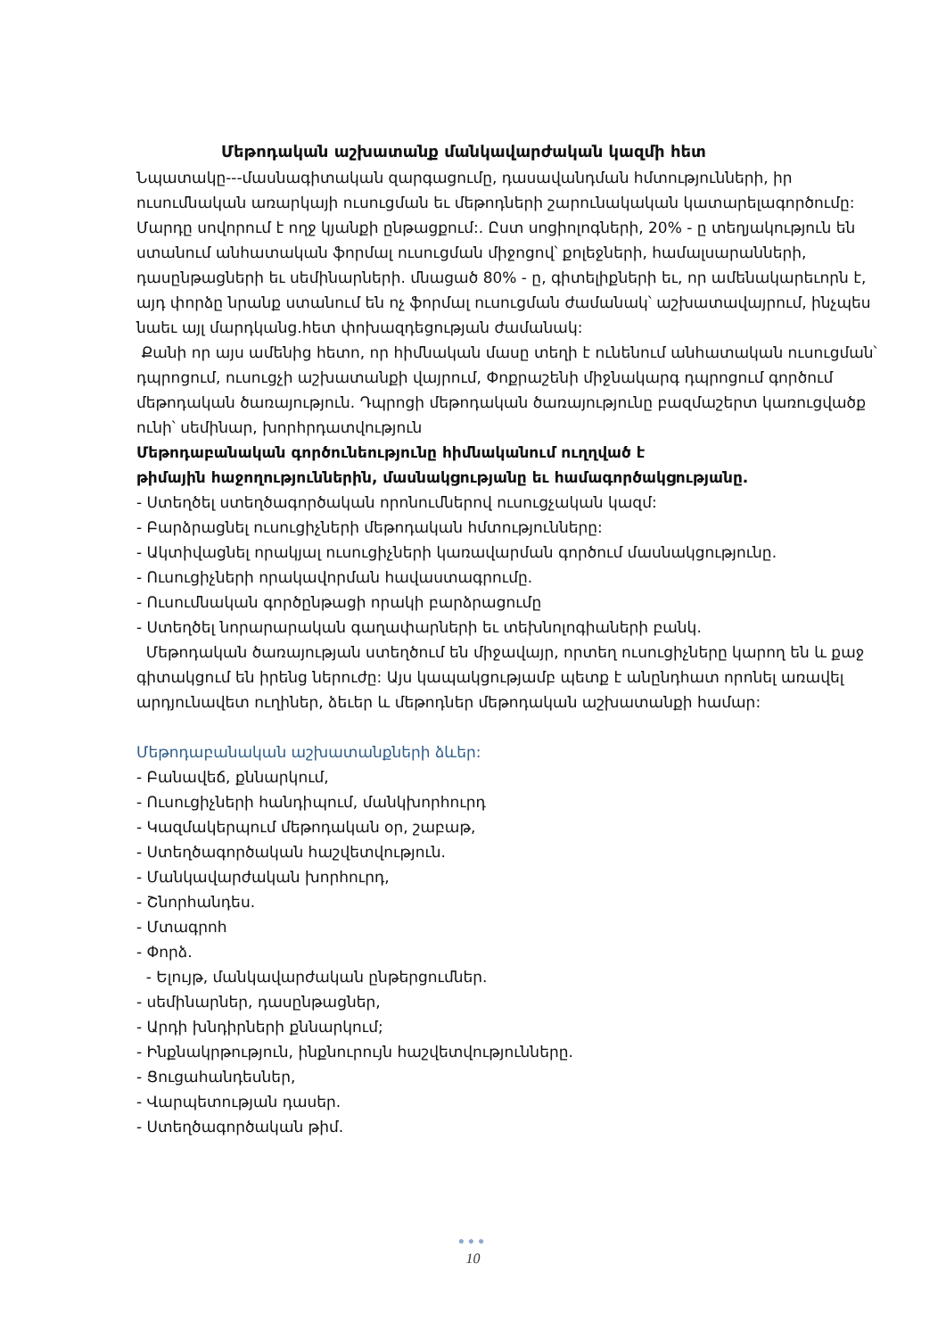Մեթոդական աշխատանք մանկավարժական կազմի հետ
Նպատակը---մասնագիտական զարգացումը, դասավանդման հմտությունների, իր ուսումնական առարկայի ուսուցման եւ մեթոդների շարունակական կատարելագործումը:
Մարդը սովորում է ողջ կյանքի ընթացքում:. Ըստ սոցիոլոգների, 20% - ը տեղյակություն են ստանում անհատական ֆորմալ ուսուցման միջոցով՝ քոլեջների, համալսարանների, դասընթացների եւ սեմինարների. մնացած 80% - ը, գիտելիքների եւ, որ ամենակարեւորն է, այդ փորձը նրանք ստանում են ոչ ֆորմալ ուսուցման ժամանակ՝ աշխատավայրում, ինչպես նաեւ այլ մարդկանց.հետ փոխազդեցության ժամանակ:
Քանի որ այս ամենից հետո, որ հիմնական մասը տեղի է ունենում անհատական ուսուցման՝ դպրոցում, ուսուցչի աշխատանքի վայրում, Փոքրաշենի միջնակարգ դպրոցում գործում մեթոդական ծառայություն. Դպրոցի մեթոդական ծառայությունը բազմաշերտ կառուցվածք ունի՝ սեմինար, խորհրդատվություն
Մեթոդաբանական գործունեությունը հիմնականում ուղղված է
թիմային հաջողություններին, մասնակցությանը եւ համագործակցությանը.
- Ստեղծել ստեղծագործական որոնումներով ուսուցչական կազմ:
- Բարձրացնել ուսուցիչների մեթոդական հմտությունները:
- Ակտիվացնել որակյալ ուսուցիչների կառավարման գործում մասնակցությունը.
- Ուսուցիչների որակավորման հավաստագրումը.
- Ուսումնական գործընթացի որակի բարձրացումը
- Ստեղծել նորարարական գաղափարների եւ տեխնոլոգիաների բանկ.
Մեթոդական ծառայության ստեղծում են միջավայր, որտեղ ուսուցիչները կարող են և քաջ գիտակցում են իրենց ներուժը: Այս կապակցությամբ պետք է անընդհատ որոնել առավել արդյունավետ ուղիներ, ձեւեր և մեթոդներ մեթոդական աշխատանքի համար:
Մեթոդաբանական աշխատանքների ձևեր:
- Բանավեճ, քննարկում,
- Ուսուցիչների հանդիպում, մանկխորհուրդ
- Կազմակերպում մեթոդական օր, շաբաթ,
- Ստեղծագործական հաշվետվություն.
- Մանկավարժական խորհուրդ,
- Շնորհանդես.
- Մտագրոհ
- Փորձ.
- Ելույթ, մանկավարժական ընթերցումներ.
- սեմինարներ, դասընթացներ,
- Արդի խնդիրների քննարկում;
- Ինքնակրթություն, ինքնուրույն հաշվետվությունները.
- Ցուցահանդեսներ,
- Վարպետության դասեր.
- Ստեղծագործական թիմ.
●●●
10